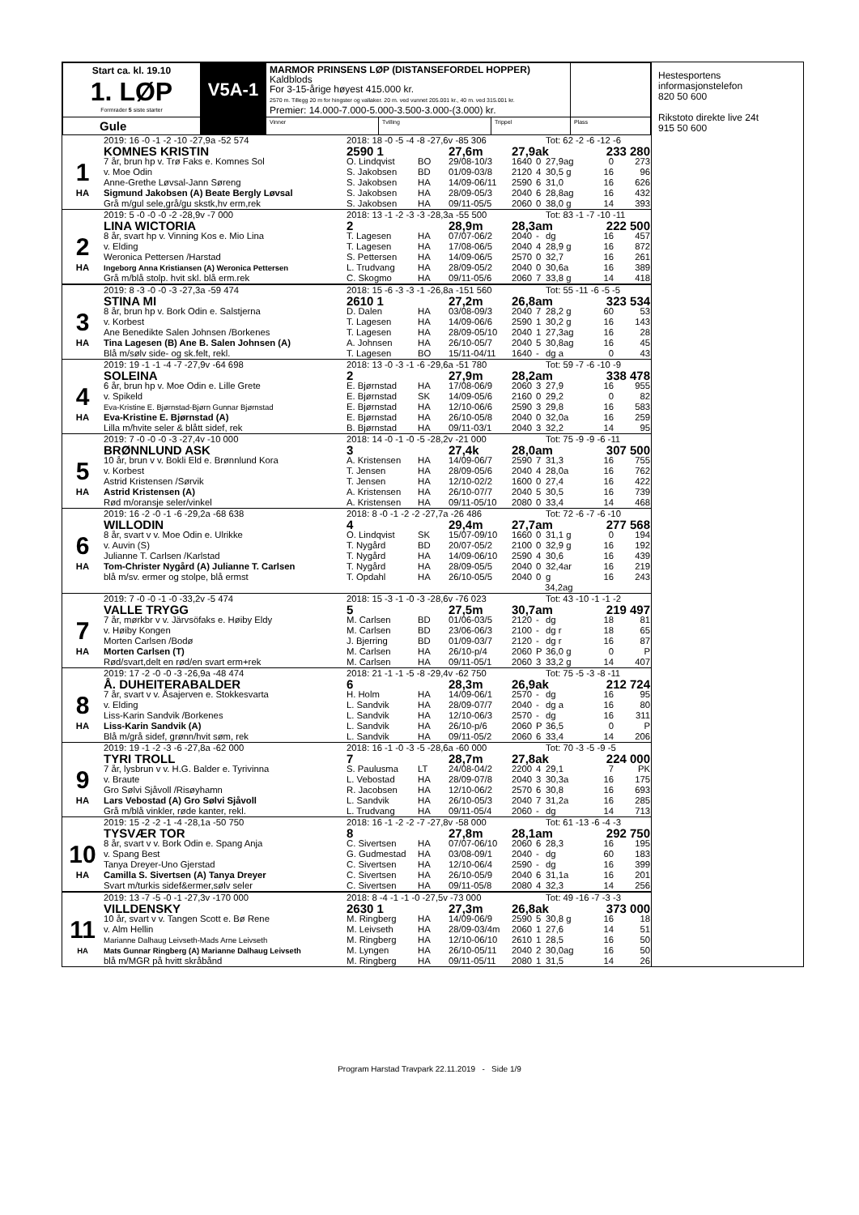| Start ca. kl. 19.10 1. LØP Formrader 5 siste starter | V5A-1 | MARMOR PRINSENS LØP (DISTANSEFORDEL HOPPER) Kaldblods For 3-15-årige høyest 415.000 kr. 2570 m. Tillegg 20 m for hingster og vallaker. 20 m. ved vunnet 205.001 kr., 40 m. ved 315.001 kr. Premier: 14.000-7.000-5.000-3.500-3.000-(3.000) kr. | | | |
| Gule | | Vinner | Tvilling | Trippel | Plass |
| | 2019: 16 -0 -1 -2 -10 -27,9a -52 574 | 2018: 18 -0 -5 -4 -8 -27,6v -85 306 | | | | | Tot: 62 -2 -6 -12 -6 | | |
| | KOMNES KRISTIN | 2590 1 | | 27,6m | 27,9ak | | | 233 280 | |
| 1 | 7 år, brun hp v. Trø Faks e. Komnes Sol | O. Lindqvist | BO | 29/08-10/3 | 1640 | 0 | 27,9ag | 0 | 273 |
| | v. Moe Odin | S. Jakobsen | BD | 01/09-03/8 | 2120 | 4 | 30,5 g | 16 | 96 |
| | Anne-Grethe Løvsal-Jann Søreng | S. Jakobsen | HA | 14/09-06/11 | 2590 | 6 | 31,0 | 16 | 626 |
| HA | Sigmund Jakobsen (A) Beate Bergly Løvsal | S. Jakobsen | HA | 28/09-05/3 | 2040 | 6 | 28,8ag | 16 | 432 |
| | Grå m/gul sele,grå/gu skstk,hv erm,rek | S. Jakobsen | HA | 09/11-05/5 | 2060 | 0 | 38,0 g | 14 | 393 |
| | 2019: 5 -0 -0 -0 -2 -28,9v -7 000 | 2018: 13 -1 -2 -3 -3 -28,3a -55 500 | | | | | Tot: 83 -1 -7 -10 -11 | | |
| | LINA WICTORIA | 2 | | 28,9m | 28,3am | | | 222 500 | |
| 2 | 8 år, svart hp v. Vinning Kos e. Mio Lina | T. Lagesen | HA | 07/07-06/2 | 2040 | - | dg | 16 | 457 |
| | v. Elding | T. Lagesen | HA | 17/08-06/5 | 2040 | 4 | 28,9 g | 16 | 872 |
| | Weronica Pettersen /Harstad | S. Pettersen | HA | 14/09-06/5 | 2570 | 0 | 32,7 | 16 | 261 |
| HA | Ingeborg Anna Kristiansen (A) Weronica Pettersen | L. Trudvang | HA | 28/09-05/2 | 2040 | 0 | 30,6a | 16 | 389 |
| | Grå m/blå stolp. hvit skl. blå erm.rek | C. Skogmo | HA | 09/11-05/6 | 2060 | 7 | 33,8 g | 14 | 418 |
| | 2019: 8 -3 -0 -0 -3 -27,3a -59 474 | 2018: 15 -6 -3 -3 -1 -26,8a -151 560 | | | | | Tot: 55 -11 -6 -5 -5 | | |
| | STINA MI | 2610 1 | | 27,2m | 26,8am | | | 323 534 | |
| 3 | 8 år, brun hp v. Bork Odin e. Salstjerna | D. Dalen | HA | 03/08-09/3 | 2040 | 7 | 28,2 g | 60 | 53 |
| | v. Korbest | T. Lagesen | HA | 14/09-06/6 | 2590 | 1 | 30,2 g | 16 | 143 |
| | Ane Benedikte Salen Johnsen /Borkenes | T. Lagesen | HA | 28/09-05/10 | 2040 | 1 | 27,3ag | 16 | 28 |
| HA | Tina Lagesen (B) Ane B. Salen Johnsen (A) | A. Johnsen | HA | 26/10-05/7 | 2040 | 5 | 30,8ag | 16 | 45 |
| | Blå m/sølv side- og sk.felt, rekl. | T. Lagesen | BO | 15/11-04/11 | 1640 | - | dg a | 0 | 43 |
| | 2019: 19 -1 -1 -4 -7 -27,9v -64 698 | 2018: 13 -0 -3 -1 -6 -29,6a -51 780 | | | | | Tot: 59 -7 -6 -10 -9 | | |
| | SOLEINA | 2 | | 27,9m | 28,2am | | | 338 478 | |
| 4 | 6 år, brun hp v. Moe Odin e. Lille Grete | E. Bjørnstad | HA | 17/08-06/9 | 2060 | 3 | 27,9 | 16 | 955 |
| | v. Spikeld | E. Bjørnstad | SK | 14/09-05/6 | 2160 | 0 | 29,2 | 0 | 82 |
| | Eva-Kristine E. Bjørnstad-Bjørn Gunnar Bjørnstad | E. Bjørnstad | HA | 12/10-06/6 | 2590 | 3 | 29,8 | 16 | 583 |
| HA | Eva-Kristine E. Bjørnstad (A) | E. Bjørnstad | HA | 26/10-05/8 | 2040 | 0 | 32,0a | 16 | 259 |
| | Lilla m/hvite seler & blått sidef, rek | B. Bjørnstad | HA | 09/11-03/1 | 2040 | 3 | 32,2 | 14 | 95 |
| | 2019: 7 -0 -0 -0 -3 -27,4v -10 000 | 2018: 14 -0 -1 -0 -5 -28,2v -21 000 | | | | | Tot: 75 -9 -9 -6 -11 | | |
| | BRØNNLUND ASK | 3 | | 27,4k | 28,0am | | | 307 500 | |
| 5 | 10 år, brun v v. Bokli Eld e. Brønnlund Kora | A. Kristensen | HA | 14/09-06/7 | 2590 | 7 | 31,3 | 16 | 755 |
| | v. Korbest | T. Jensen | HA | 28/09-05/6 | 2040 | 4 | 28,0a | 16 | 762 |
| | Astrid Kristensen /Sørvik | T. Jensen | HA | 12/10-02/2 | 1600 | 0 | 27,4 | 16 | 422 |
| HA | Astrid Kristensen (A) | A. Kristensen | HA | 26/10-07/7 | 2040 | 5 | 30,5 | 16 | 739 |
| | Rød m/oransje seler/vinkel | A. Kristensen | HA | 09/11-05/10 | 2080 | 0 | 33,4 | 14 | 468 |
| | 2019: 16 -2 -0 -1 -6 -29,2a -68 638 | 2018: 8 -0 -1 -2 -2 -27,7a -26 486 | | | | | Tot: 72 -6 -7 -6 -10 | | |
| | WILLODIN | 4 | | 29,4m | 27,7am | | | 277 568 | |
| 6 | 8 år, svart v v. Moe Odin e. Ulrikke | O. Lindqvist | SK | 15/07-09/10 | 1660 | 0 | 31,1 g | 0 | 194 |
| | v. Auvin (S) | T. Nygård | BD | 20/07-05/2 | 2100 | 0 | 32,9 g | 16 | 192 |
| | Julianne T. Carlsen /Karlstad | T. Nygård | HA | 14/09-06/10 | 2590 | 4 | 30,6 | 16 | 439 |
| HA | Tom-Christer Nygård (A) Julianne T. Carlsen | T. Nygård | HA | 28/09-05/5 | 2040 | 0 | 32,4ar | 16 | 219 |
| | blå m/sv. ermer og stolpe, blå ermst | T. Opdahl | HA | 26/10-05/5 | 2040 | 0 | g | 16 | 243 |
| | | | | | | 34,2ag | | | |
| | 2019: 7 -0 -0 -1 -0 -33,2v -5 474 | 2018: 15 -3 -1 -0 -3 -28,6v -76 023 | | | | | Tot: 43 -10 -1 -1 -2 | | |
| | VALLE TRYGG | 5 | | 27,5m | 30,7am | | | 219 497 | |
| 7 | 7 år, mørkbr v v. Järvsöfaks e. Høiby Eldy | M. Carlsen | BD | 01/06-03/5 | 2120 | - | dg | 18 | 81 |
| | v. Høiby Kongen | M. Carlsen | BD | 23/06-06/3 | 2100 | - | dg r | 18 | 65 |
| | Morten Carlsen /Bodø | J. Bjerring | BD | 01/09-03/7 | 2120 | - | dg r | 16 | 87 |
| HA | Morten Carlsen (T) | M. Carlsen | HA | 26/10-p/4 | 2060 | P | 36,0 g | 0 | P |
| | Rød/svart,delt en rød/en svart erm+rek | M. Carlsen | HA | 09/11-05/1 | 2060 | 3 | 33,2 g | 14 | 407 |
| | 2019: 17 -2 -0 -0 -3 -26,9a -48 474 | 2018: 21 -1 -1 -5 -8 -29,4v -62 750 | | | | | Tot: 75 -5 -3 -8 -11 | | |
| | Å. DUHEITERABALDER | 6 | | 28,3m | 26,9ak | | | 212 724 | |
| 8 | 7 år, svart v v. Åsajerven e. Stokkesvarta | H. Holm | HA | 14/09-06/1 | 2570 | - | dg | 16 | 95 |
| | v. Elding | L. Sandvik | HA | 28/09-07/7 | 2040 | - | dg a | 16 | 80 |
| | Liss-Karin Sandvik /Borkenes | L. Sandvik | HA | 12/10-06/3 | 2570 | - | dg | 16 | 311 |
| HA | Liss-Karin Sandvik (A) | L. Sandvik | HA | 26/10-p/6 | 2060 | P | 36,5 | 0 | P |
| | Blå m/grå sidef, grønn/hvit søm, rek | L. Sandvik | HA | 09/11-05/2 | 2060 | 6 | 33,4 | 14 | 206 |
| | 2019: 19 -1 -2 -3 -6 -27,8a -62 000 | 2018: 16 -1 -0 -3 -5 -28,6a -60 000 | | | | | Tot: 70 -3 -5 -9 -5 | | |
| | TYRI TROLL | 7 | | 28,7m | 27,8ak | | | 224 000 | |
| 9 | 7 år, lysbrun v v. H.G. Balder e. Tyrivinna | S. Paulusma | LT | 24/08-04/2 | 2200 | 4 | 29,1 | 7 | PK |
| | v. Braute | L. Vebostad | HA | 28/09-07/8 | 2040 | 3 | 30,3a | 16 | 175 |
| | Gro Sølvi Sjåvoll /Risøyhamn | R. Jacobsen | HA | 12/10-06/2 | 2570 | 6 | 30,8 | 16 | 693 |
| HA | Lars Vebostad (A) Gro Sølvi Sjåvoll | L. Sandvik | HA | 26/10-05/3 | 2040 | 7 | 31,2a | 16 | 285 |
| | Grå m/blå vinkler, røde kanter, rekl. | L. Trudvang | HA | 09/11-05/4 | 2060 | - | dg | 14 | 713 |
| | 2019: 15 -2 -2 -1 -4 -28,1a -50 750 | 2018: 16 -1 -2 -2 -7 -27,8v -58 000 | | | | | Tot: 61 -13 -6 -4 -3 | | |
| | TYSVÆR TOR | 8 | | 27,8m | 28,1am | | | 292 750 | |
| 10 | 8 år, svart v v. Bork Odin e. Spang Anja | C. Sivertsen | HA | 07/07-06/10 | 2060 | 6 | 28,3 | 16 | 195 |
| | v. Spang Best | G. Gudmestad | HA | 03/08-09/1 | 2040 | - | dg | 60 | 183 |
| | Tanya Dreyer-Uno Gjerstad | C. Sivertsen | HA | 12/10-06/4 | 2590 | - | dg | 16 | 399 |
| HA | Camilla S. Sivertsen (A) Tanya Dreyer | C. Sivertsen | HA | 26/10-05/9 | 2040 | 6 | 31,1a | 16 | 201 |
| | Svart m/turkis sidef&ermer,sølv seler | C. Sivertsen | HA | 09/11-05/8 | 2080 | 4 | 32,3 | 14 | 256 |
| | 2019: 13 -7 -5 -0 -1 -27,3v -170 000 | 2018: 8 -4 -1 -1 -0 -27,5v -73 000 | | | | | Tot: 49 -16 -7 -3 -3 | | |
| | VILLDENSKY | 2630 1 | | 27,3m | 26,8ak | | | 373 000 | |
| 11 | 10 år, svart v v. Tangen Scott e. Bø Rene | M. Ringberg | HA | 14/09-06/9 | 2590 | 5 | 30,8 g | 16 | 18 |
| | v. Alm Hellin | M. Leivseth | HA | 28/09-03/4m | 2060 | 1 | 27,6 | 14 | 51 |
| | Marianne Dalhaug Leivseth-Mads Arne Leivseth | M. Ringberg | HA | 12/10-06/10 | 2610 | 1 | 28,5 | 16 | 50 |
| HA | Mats Gunnar Ringberg (A) Marianne Dalhaug Leivseth | M. Lyngen | HA | 26/10-05/11 | 2040 | 2 | 30,0ag | 16 | 50 |
| | blå m/MGR på hvitt skråbånd | M. Ringberg | HA | 09/11-05/11 | 2080 | 1 | 31,5 | 14 | 26 |
Hestesportens
informasjonstelefon
820 50 600
Rikstoto direkte live 24t
915 50 600
Program Harstad Travpark 22.11.2019 - Side 1/9